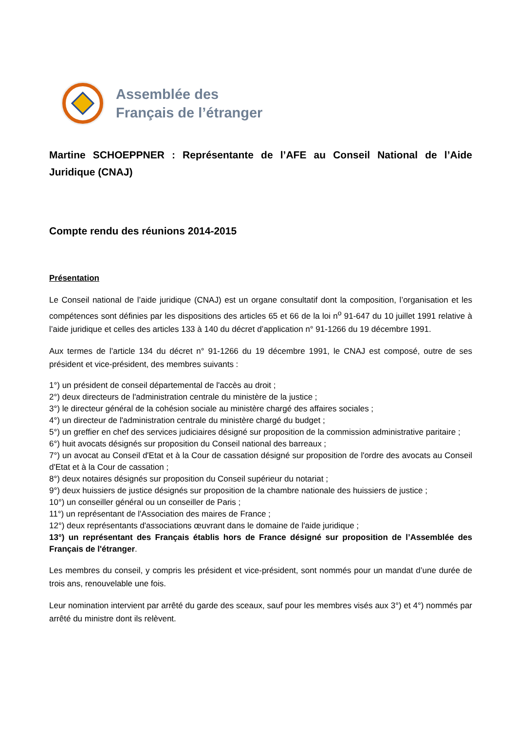Assemblée des
Français de l’étranger
Martine SCHOEPPNER : Représentante de l’AFE au Conseil National de l’Aide Juridique (CNAJ)
Compte rendu des réunions 2014-2015
Présentation
Le Conseil national de l’aide juridique (CNAJ) est un organe consultatif dont la composition, l’organisation et les compétences sont définies par les dispositions des articles 65 et 66 de la loi n<sup>o</sup> 91-647 du 10 juillet 1991 relative à l’aide juridique et celles des articles 133 à 140 du décret d’application n° 91-1266 du 19 décembre 1991.
Aux termes de l’article 134 du décret n° 91-1266 du 19 décembre 1991, le CNAJ est composé, outre de ses président et vice-président, des membres suivants :
1°) un président de conseil départemental de l'accès au droit ;
2°) deux directeurs de l'administration centrale du ministère de la justice ;
3°) le directeur général de la cohésion sociale au ministère chargé des affaires sociales ;
4°) un directeur de l'administration centrale du ministère chargé du budget ;
5°) un greffier en chef des services judiciaires désigné sur proposition de la commission administrative paritaire ;
6°) huit avocats désignés sur proposition du Conseil national des barreaux ;
7°) un avocat au Conseil d'Etat et à la Cour de cassation désigné sur proposition de l'ordre des avocats au Conseil d'Etat et à la Cour de cassation ;
8°) deux notaires désignés sur proposition du Conseil supérieur du notariat ;
9°) deux huissiers de justice désignés sur proposition de la chambre nationale des huissiers de justice ;
10°) un conseiller général ou un conseiller de Paris ;
11°) un représentant de l'Association des maires de France ;
12°) deux représentants d'associations œuvrant dans le domaine de l'aide juridique ;
13°) un représentant des Français établis hors de France désigné sur proposition de l’Assemblée des Français de l'étranger.
Les membres du conseil, y compris les président et vice-président, sont nommés pour un mandat d’une durée de trois ans, renouvelable une fois.
Leur nomination intervient par arrêté du garde des sceaux, sauf pour les membres visés aux 3°) et 4°) nommés par arrêté du ministre dont ils relèvent.